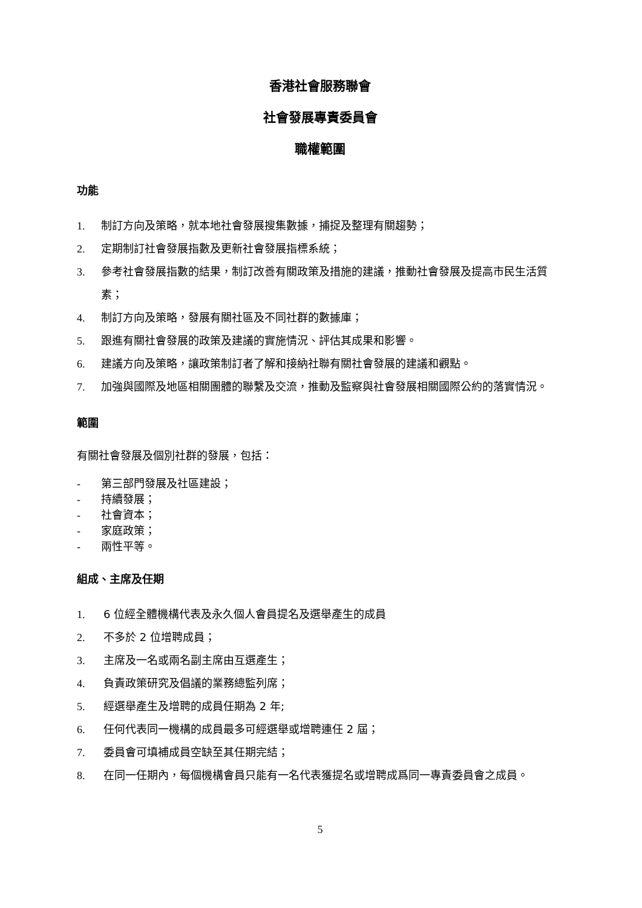香港社會服務聯會
社會發展專責委員會
職權範圍
功能
1. 制訂方向及策略，就本地社會發展搜集數據，捕捉及整理有關趨勢；
2. 定期制訂社會發展指數及更新社會發展指標系統；
3. 參考社會發展指數的結果，制訂改善有關政策及措施的建議，推動社會發展及提高市民生活質素；
4. 制訂方向及策略，發展有關社區及不同社群的數據庫；
5. 跟進有關社會發展的政策及建議的實施情況、評估其成果和影響。
6. 建議方向及策略，讓政策制訂者了解和接納社聯有關社會發展的建議和觀點。
7. 加強與國際及地區相關團體的聯繫及交流，推動及監察與社會發展相關國際公約的落實情況。
範圍
有關社會發展及個別社群的發展，包括：
- 第三部門發展及社區建設；
- 持續發展；
- 社會資本；
- 家庭政策；
- 兩性平等。
組成、主席及任期
1. 6 位經全體機構代表及永久個人會員提名及選舉產生的成員
2. 不多於 2 位增聘成員；
3. 主席及一名或兩名副主席由互選產生；
4. 負責政策研究及倡議的業務總監列席；
5. 經選舉產生及增聘的成員任期為 2 年;
6. 任何代表同一機構的成員最多可經選舉或增聘連任 2 屆；
7. 委員會可填補成員空缺至其任期完結；
8. 在同一任期內，每個機構會員只能有一名代表獲提名或增聘成爲同一專責委員會之成員。
5